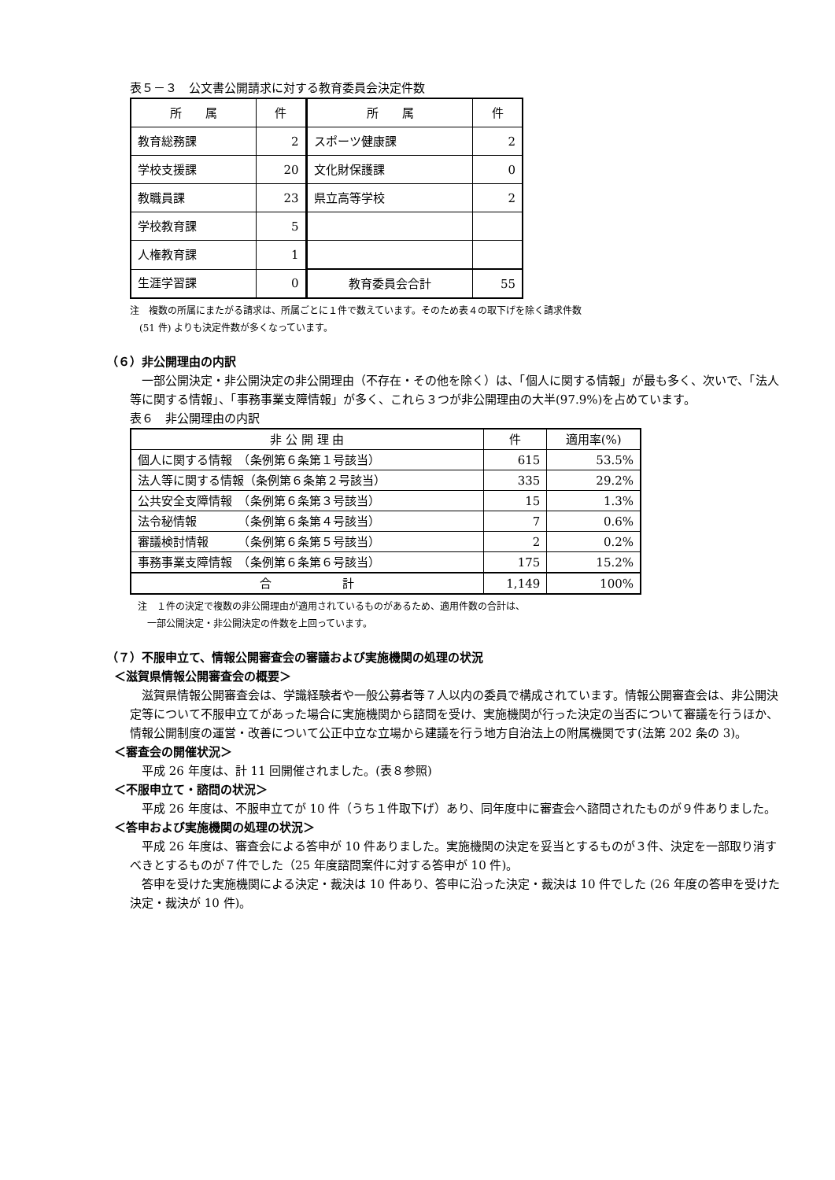表５－３　公文書公開請求に対する教育委員会決定件数
| 所 属 | 件 | 所 属 | 件 |
| --- | --- | --- | --- |
| 教育総務課 | 2 | スポーツ健康課 | 2 |
| 学校支援課 | 20 | 文化財保護課 | 0 |
| 教職員課 | 23 | 県立高等学校 | 2 |
| 学校教育課 | 5 | | |
| 人権教育課 | 1 | | |
| 生涯学習課 | 0 | 教育委員会合計 | 55 |
注　複数の所属にまたがる請求は、所属ごとに１件で数えています。そのため表４の取下げを除く請求件数
　(51 件) よりも決定件数が多くなっています。
（６）非公開理由の内訳
一部公開決定・非公開決定の非公開理由（不存在・その他を除く）は、「個人に関する情報」が最も多く、次いで、「法人等に関する情報」、「事務事業支障情報」が多く、これら３つが非公開理由の大半(97.9%)を占めています。
表６　非公開理由の内訳
| 非 公 開 理 由 | 件 | 適用率(%) |
| --- | --- | --- |
| 個人に関する情報 （条例第６条第１号該当） | 615 | 53.5% |
| 法人等に関する情報（条例第６条第２号該当） | 335 | 29.2% |
| 公共安全支障情報 （条例第６条第３号該当） | 15 | 1.3% |
| 法令秘情報 （条例第６条第４号該当） | 7 | 0.6% |
| 審議検討情報 （条例第６条第５号該当） | 2 | 0.2% |
| 事務事業支障情報 （条例第６条第６号該当） | 175 | 15.2% |
| 合 計 | 1,149 | 100% |
注　１件の決定で複数の非公開理由が適用されているものがあるため、適用件数の合計は、
　一部公開決定・非公開決定の件数を上回っています。
（７）不服申立て、情報公開審査会の審議および実施機関の処理の状況
＜滋賀県情報公開審査会の概要＞
滋賀県情報公開審査会は、学識経験者や一般公募者等７人以内の委員で構成されています。情報公開審査会は、非公開決定等について不服申立てがあった場合に実施機関から諮問を受け、実施機関が行った決定の当否について審議を行うほか、情報公開制度の運営・改善について公正中立な立場から建議を行う地方自治法上の附属機関です(法第 202 条の 3)。
＜審査会の開催状況＞
平成 26 年度は、計 11 回開催されました。(表８参照)
＜不服申立て・諮問の状況＞
平成 26 年度は、不服申立てが 10 件（うち１件取下げ）あり、同年度中に審査会へ諮問されたものが９件ありました。
＜答申および実施機関の処理の状況＞
平成 26 年度は、審査会による答申が 10 件ありました。実施機関の決定を妥当とするものが３件、決定を一部取り消すべきとするものが７件でした（25 年度諮問案件に対する答申が 10 件)。
答申を受けた実施機関による決定・裁決は 10 件あり、答申に沿った決定・裁決は 10 件でした (26 年度の答申を受けた決定・裁決が 10 件)。